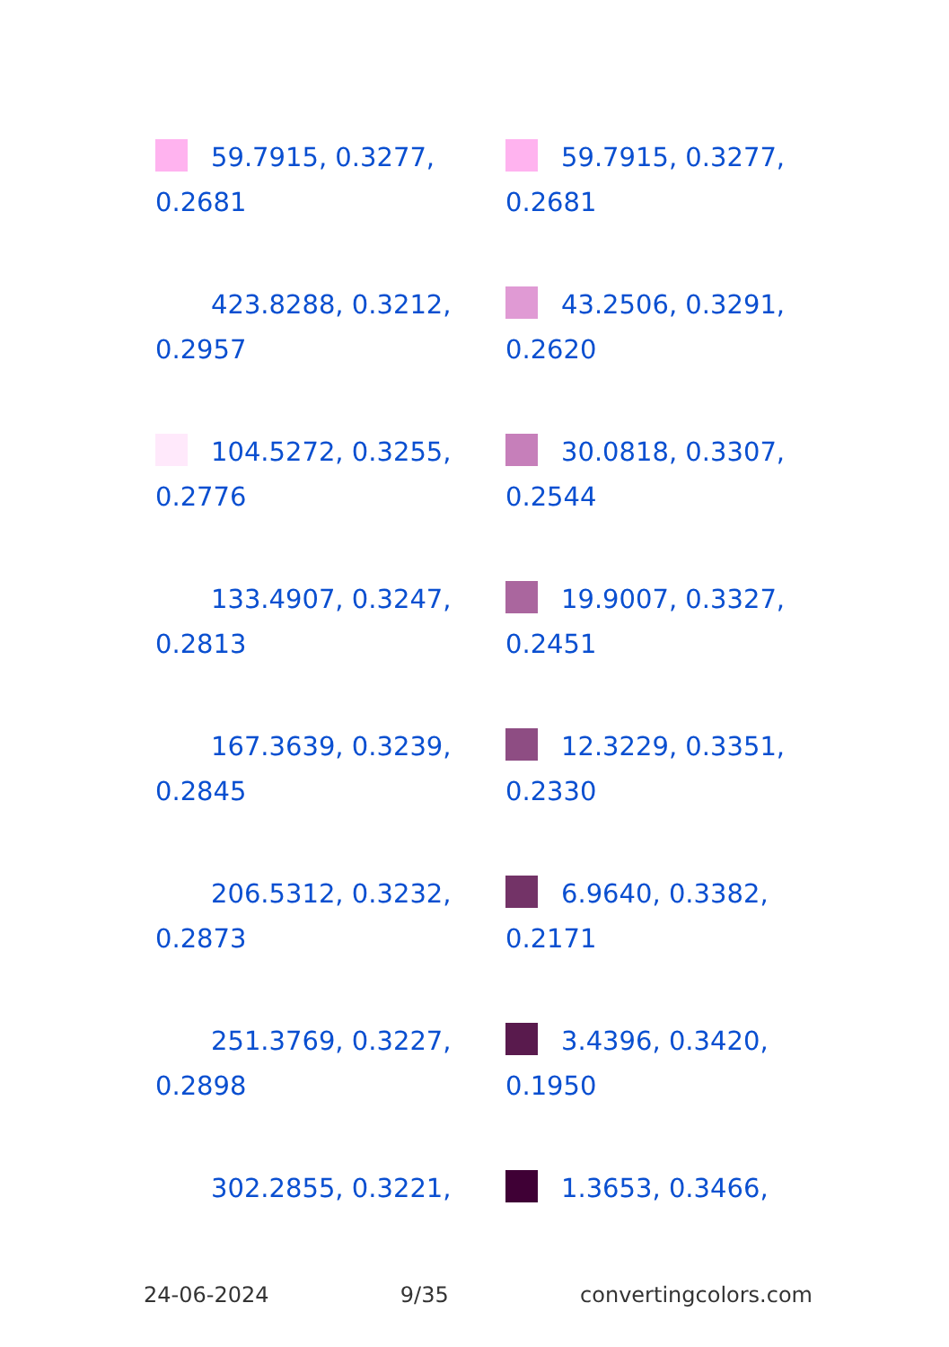59.7915, 0.3277, 0.2681
59.7915, 0.3277, 0.2681
423.8288, 0.3212, 0.2957
43.2506, 0.3291, 0.2620
104.5272, 0.3255, 0.2776
30.0818, 0.3307, 0.2544
133.4907, 0.3247, 0.2813
19.9007, 0.3327, 0.2451
167.3639, 0.3239, 0.2845
12.3229, 0.3351, 0.2330
206.5312, 0.3232, 0.2873
6.9640, 0.3382, 0.2171
251.3769, 0.3227, 0.2898
3.4396, 0.3420, 0.1950
302.2855, 0.3221,
1.3653, 0.3466,
24-06-2024 9/35 convertingcolors.com